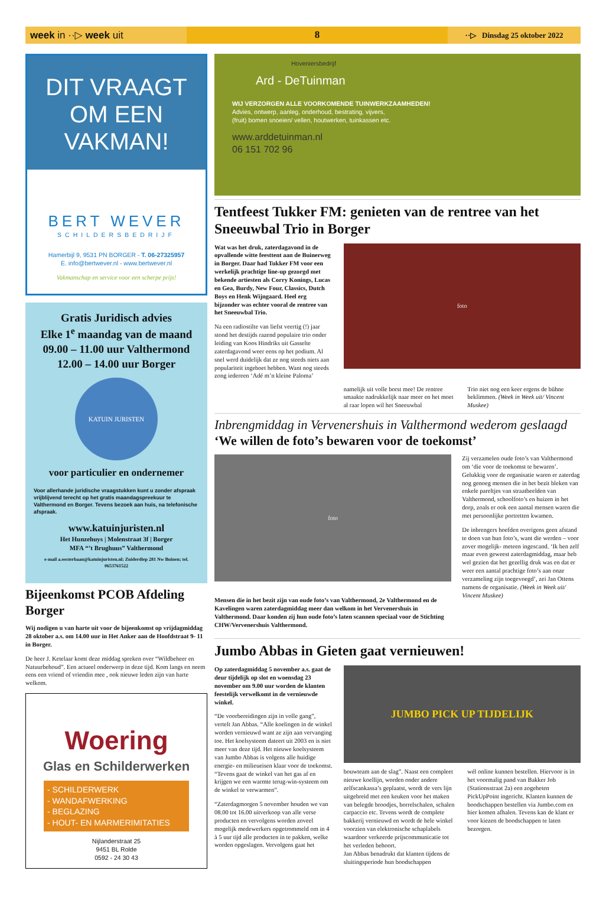week in ··▷ week uit
8
··▷ Dinsdag 25 oktober 2022
DIT VRAAGT
OM EEN
VAKMAN!
BERT WEVER
SCHILDERSBEDRIJF
Hamerbijl 9, 9531 PN BORGER - T. 06-27325957
E. info@bertwever.nl - www.bertwever.nl
Vakmanschap en service voor een scherpe prijs!
Gratis Juridisch advies
Elke 1<sup>e</sup> maandag van de maand
09.00 – 11.00 uur Valthermond
12.00 – 14.00 uur Borger
KATUIN JURISTEN
voor particulier en ondernemer
Voor allerhande juridische vraagstukken kunt u zonder afspraak vrijblijvend terecht op het gratis maandagspreekuur te Valthermond en Borger. Tevens bezoek aan huis, na telefonische afspraak.
www.katuinjuristen.nl
Het Hunzehuys | Molenstraat 3f | Borger
MFA “’t Brughuus” Valthermond
e-mail a.oosterbaan@katuinjuristen.nl; Zuiderdiep 281 Nw Buinen; tel. 0653761522
Bijeenkomst PCOB Afdeling Borger
Wij nodigen u van harte uit voor de bijeenkomst op vrijdagmiddag 28 oktober a.s. om 14.00 uur in Het Anker aan de Hoofdstraat 9- 11 in Borger.
De heer J. Ketelaar komt deze middag spreken over “Wildbeheer en Natuurbehoud”. Een actueel onderwerp in deze tijd. Kom langs en neem eens een vriend of vriendin mee , ook nieuwe leden zijn van harte welkom.
Woering
Glas en Schilderwerken
- SCHILDERWERK
- WANDAFWERKING
- BEGLAZING
- HOUT- EN MARMERIMITATIES
Nijlanderstraat 25
9451 BL Rolde
0592 - 24 30 43
Hoveniersbedrijf
Ard - DeTuinman
WIJ VERZORGEN ALLE VOORKOMENDE TUINWERKZAAMHEDEN!
Advies, ontwerp, aanleg, onderhoud, bestrating, vijvers,
(fruit) bomen snoeien/ vellen, houtwerken, tuinkassen etc.
www.arddetuinman.nl
06 151 702 96
Tentfeest Tukker FM: genieten van de rentree van het Sneeuwbal Trio in Borger
Wat was het druk, zaterdagavond in de opvallende witte feesttent aan de Buinerweg in Borger. Daar had Tukker FM voor een werkelijk prachtige line-up gezorgd met bekende artiesten als Corry Konings, Lucas en Gea, Burdy, New Four, Classics, Dutch Boys en Henk Wijngaard. Heel erg bijzonder was echter vooral de rentree van het Sneeuwbal Trio.
Na een radiostilte van liefst veertig (!) jaar stond het destijds razend populaire trio onder leiding van Koos Hindriks uit Gasselte zaterdagavond weer eens op het podium. Al snel werd duidelijk dat ze nog steeds niets aan populariteit ingeboet hebben. Want nog steeds zong iedereen ‘Adé m’n kleine Paloma’
foto
namelijk uit volle borst mee! De rentree smaakte nadrukkelijk naar meer en het moet al raar lopen wil het Sneeuwbal
Trio niet nog een keer ergens de bühne beklimmen. (Week in Week uit/ Vincent Muskee)
Inbrengmiddag in Vervenershuis in Valthermond wederom geslaagd
‘We willen de foto’s bewaren voor de toekomst’
foto
Mensen die in het bezit zijn van oude foto’s van Valthermond, 2e Valthermond en de Kavelingen waren zaterdagmiddag meer dan welkom in het Vervenershuis in Valthermond. Daar konden zij hun oude foto’s laten scannen speciaal voor de Stichting CHW/Vervenershuis Valthermond.
Zij verzamelen oude foto’s van Valthermond om ‘die voor de toekomst te bewaren’. Gelukkig voor de organisatie waren er zaterdag nog genoeg mensen die in het bezit bleken van enkele pareltjes van straatbeelden van Valthermond, schoolfoto’s en huizen in het dorp, zoals er ook een aantal mensen waren die met persoonlijke portretten kwamen.
De inbrengers hoefden overigens geen afstand te doen van hun foto’s, want die werden – voor zover mogelijk- meteen ingescand. ‘Ik ben zelf maar even geweest zaterdagmiddag, maar heb wel gezien dat het gezellig druk was en dat er weer een aantal prachtige foto’s aan onze verzameling zijn toegevoegd’, zei Jan Ottens namens de organisatie. (Week in Week uit/ Vincent Muskee)
Jumbo Abbas in Gieten gaat vernieuwen!
Op zaterdagmiddag 5 november a.s. gaat de deur tijdelijk op slot en woensdag 23 november om 9.00 uur worden de klanten feestelijk verwelkomt in de vernieuwde winkel.
“De voorbereidingen zijn in volle gang”, vertelt Jan Abbas. “Alle koelingen in de winkel worden vernieuwd want ze zijn aan vervanging toe. Het koelsysteem dateert uit 2003 en is niet meer van deze tijd. Het nieuwe koelsysteem van Jumbo Abbas is volgens alle huidige energie- en milieueisen klaar voor de toekomst. “Tevens gaat de winkel van het gas af en krijgen we een warmte terug-win-systeem om de winkel te verwarmen”.
“Zaterdagmorgen 5 november houden we van 08.00 tot 16.00 uitverkoop van alle verse producten en vervolgens worden zoveel mogelijk medewerkers opgetrommeld om in 4 à 5 uur tijd alle producten in te pakken, welke worden opgeslagen. Vervolgens gaat het
JUMBO PICK UP TIJDELIJK
bouwteam aan de slag”. Naast een compleet nieuwe koellijn, worden onder andere zelfscankassa’s geplaatst, wordt de vers lijn uitgebreid met een keuken voor het maken van belegde broodjes, borrelschalen, schalen carpaccio etc. Tevens wordt de complete bakkerij vernieuwd en wordt de hele winkel voorzien van elektronische schaplabels waardoor verkeerde prijscommunicatie tot het verleden behoort.
Jan Abbas benadrukt dat klanten tijdens de sluitingsperiode hun boodschappen
wél online kunnen bestellen. Hiervoor is in het voormalig pand van Bakker Job (Stationsstraat 2a) een zogeheten PickUpPoint ingericht. Klanten kunnen de boodschappen bestellen via Jumbo.com en hier komen afhalen. Tevens kan de klant er voor kiezen de boodschappen te laten bezorgen.